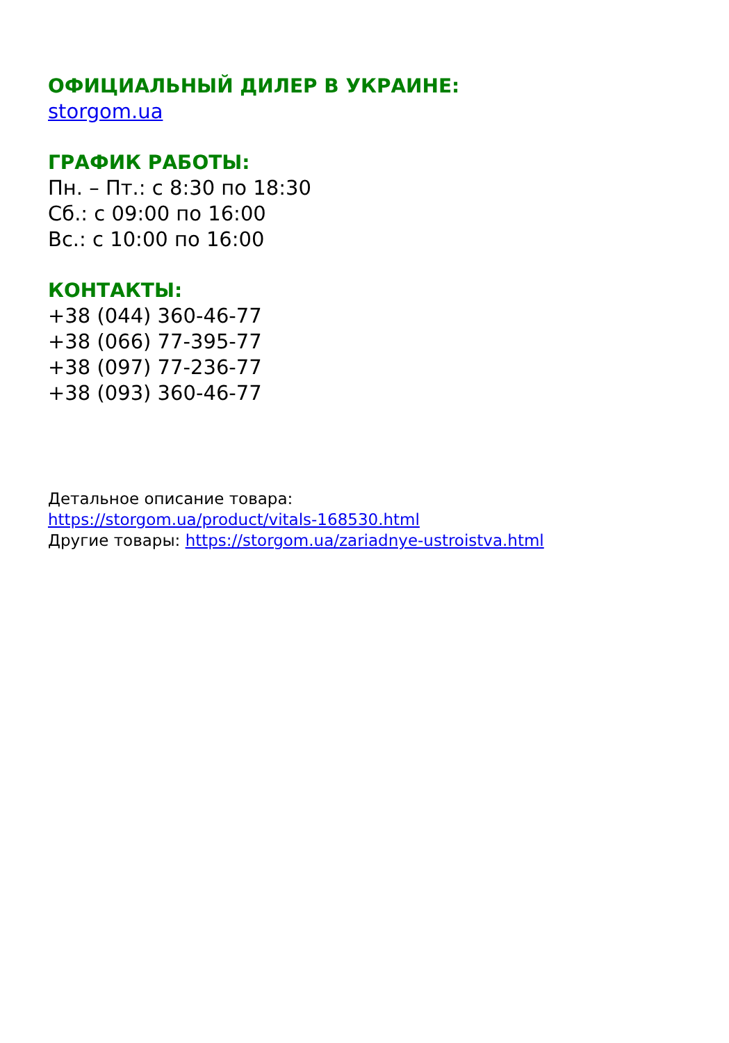ОФИЦИАЛЬНЫЙ ДИЛЕР В УКРАИНЕ:
storgom.ua
ГРАФИК РАБОТЫ:
Пн. – Пт.: с 8:30 по 18:30
Сб.: с 09:00 по 16:00
Вс.: с 10:00 по 16:00
КОНТАКТЫ:
+38 (044) 360-46-77
+38 (066) 77-395-77
+38 (097) 77-236-77
+38 (093) 360-46-77
Детальное описание товара:
https://storgom.ua/product/vitals-168530.html
Другие товары: https://storgom.ua/zariadnye-ustroistva.html